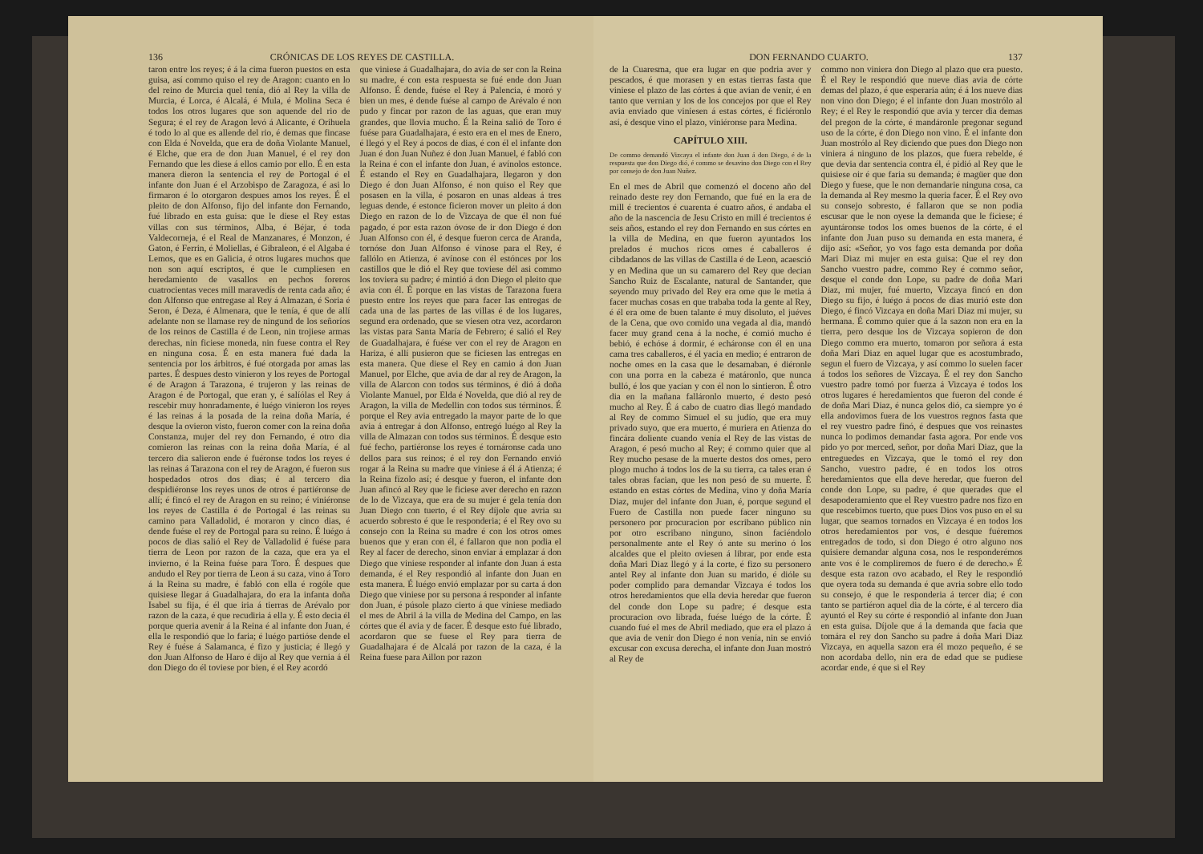136 CRÓNICAS DE LOS REYES DE CASTILLA.
taron entre los reyes; é á la cima fueron puestos en esta guisa, así commo quiso el rey de Aragon: cuanto en lo del reino de Murcia quel tenía, dió al Rey la villa de Murcia, é Lorca, é Alcalá, é Mula, é Molina Seca é todos los otros lugares que son aquende del rio de Segura; é el rey de Aragon levó á Alicante, é Orihuela é todo lo al que es allende del rio, é demas que fincase con Elda é Novelda, que era de doña Violante Manuel, é Elche, que era de don Juan Manuel, é el rey don Fernando que les diese á ellos camio por ello. É en esta manera dieron la sentencia el rey de Portogal é el infante don Juan é el Arzobispo de Zaragoza, é asi lo firmaron é lo otorgaron despues amos los reyes. É el pleito de don Alfonso, fijo del infante don Fernando, fué librado en esta guisa: que le diese el Rey estas villas con sus términos, Alba, é Béjar, é toda Valdecorneja, é el Real de Manzanares, é Monzon, é Gaton, é Ferrin, é Moliellas, é Gibraleon, é el Algaba é Lemos, que es en Galicia, é otros lugares muchos que non son aquí escriptos, é que le cumpliesen en heredamiento de vasallos en pechos foreros cuatrocientas veces mill maravedís de renta cada año; é don Alfonso que entregase al Rey á Almazan, é Soria é Seron, é Deza, é Almenara, que le tenía, é que de allí adelante non se llamase rey de ningund de los señoríos de los reinos de Castilla é de Leon, nin trojiese armas derechas, nin ficiese moneda, nin fuese contra el Rey en ninguna cosa. É en esta manera fué dada la sentencia por los árbitros, é fué otorgada por amas las partes. É despues desto vinieron y los reyes de Portogal é de Aragon á Tarazona, é trujeron y las reinas de Aragon é de Portogal, que eran y, é salíólas el Rey á rescebir muy honradamente, é luégo vinieron los reyes é las reinas á la posada de la reina doña María, é desque la ovieron visto, fueron comer con la reina doña Constanza, mujer del rey don Fernando, é otro dia comieron las reinas con la reina doña María, é al tercero dia salieron ende é fuéronse todos los reyes é las reinas á Tarazona con el rey de Aragon, é fueron sus hospedados otros dos dias; é al tercero dia despidiéronse los reyes unos de otros é partiéronse de allí; é fincó el rey de Aragon en su reino; é viniéronse los reyes de Castilla é de Portogal é las reinas su camino para Valladolid, é moraron y cinco dias, é dende fuése el rey de Portogal para su reino. É luégo á pocos de dias salió el Rey de Valladolid é fuése para tierra de Leon por razon de la caza, que era ya el invierno, é la Reina fuése para Toro. É despues que andudo el Rey por tierra de Leon á su caza, vino á Toro á la Reina su madre, é fabló con ella é rogóle que quisiese llegar á Guadalhajara, do era la infanta doña Isabel su fija, é él que iria á tierras de Arévalo por razon de la caza, é que recudiria á ella y. É esto decia él porque queria avenir á la Reina é al infante don Juan, é ella le respondió que lo faria; é luégo partióse dende el Rey é fuése á Salamanca, é fizo y justicia; é llegó y don Juan Alfonso de Haro é dijo al Rey que vernia á él don Diego do él toviese por bien, é el Rey acordó
que viniese á Guadalhajara, do avia de ser con la Reina su madre, é con esta respuesta se fué ende don Juan Alfonso. É dende, fuése el Rey á Palencia, é moró y bien un mes, é dende fuése al campo de Arévalo é non pudo y fincar por razon de las aguas, que eran muy grandes, que llovia mucho. É la Reina salió de Toro é fuése para Guadalhajara, é esto era en el mes de Enero, é llegó y el Rey á pocos de dias, é con él el infante don Juan é don Juan Nuñez é don Juan Manuel, é fabló con la Reina é con el infante don Juan, é avínolos estonce. É estando el Rey en Guadalhajara, llegaron y don Diego é don Juan Alfonso, é non quiso el Rey que posasen en la villa, é posaron en unas aldeas á tres leguas dende, é estonce ficieron mover un pleito á don Diego en razon de lo de Vizcaya de que él non fué pagado, é por esta razon óvose de ir don Diego é don Juan Alfonso con él, é desque fueron cerca de Aranda, tornóse don Juan Alfonso é vínose para el Rey, é fallólo en Atienza, é avínose con él estónces por los castillos que le dió el Rey que toviese dél asi commo los toviera su padre; é mintió á don Diego el pleito que avia con él. É porque en las vistas de Tarazona fuera puesto entre los reyes que para facer las entregas de cada una de las partes de las villas é de los lugares, segund era ordenado, que se viesen otra vez, acordaron las vistas para Santa María de Febrero; é salió el Rey de Guadalhajara, é fuése ver con el rey de Aragon en Hariza, é allí pusieron que se ficiesen las entregas en esta manera. Que diese el Rey en camio á don Juan Manuel, por Elche, que avia de dar al rey de Aragon, la villa de Alarcon con todos sus términos, é dió á doña Violante Manuel, por Elda é Novelda, que dió al rey de Aragon, la villa de Medellin con todos sus términos. É porque el Rey avia entregado la mayor parte de lo que avia á entregar á don Alfonso, entregó luégo al Rey la villa de Almazan con todos sus términos. É desque esto fué fecho, partiéronse los reyes é tornáronse cada uno dellos para sus reinos; é el rey don Fernando envió rogar á la Reina su madre que viniese á él á Atienza; é la Reina fízolo así; é desque y fueron, el infante don Juan afincó al Rey que le ficiese aver derecho en razon de lo de Vizcaya, que era de su mujer é gela tenía don Juan Diego con tuerto, é el Rey díjole que avria su acuerdo sobresto é que le responderia; é el Rey ovo su consejo con la Reina su madre é con los otros omes buenos que y eran con él, é fallaron que non podia el Rey al facer de derecho, sinon enviar á emplazar á don Diego que viniese responder al infante don Juan á esta demanda, é el Rey respondió al infante don Juan en esta manera. É luégo envió emplazar por su carta á don Diego que viniese por su persona á responder al infante don Juan, é púsole plazo cierto á que viniese mediado el mes de Abril á la villa de Medina del Campo, en las córtes que él avia y de facer. É desque esto fué librado, acordaron que se fuese el Rey para tierra de Guadalhajara é de Alcalá por razon de la caza, é la Reina fuese para Aillon por razon
DON FERNANDO CUARTO. 137
de la Cuaresma, que era lugar en que podria aver y pescados, é que morasen y en estas tierras fasta que viniese el plazo de las córtes á que avian de venir, é en tanto que vernian y los de los concejos por que el Rey avia enviado que viniesen á estas córtes, é ficiéronlo así, é desque vino el plazo, viniéronse para Medina.
CAPÍTULO XIII.
De commo demandó Vizcaya el infante don Juan á don Diego, é de la respuesta que don Diego dió, é commo se desavino don Diego con el Rey por consejo de don Juan Nuñez.
En el mes de Abril que comenzó el doceno año del reinado deste rey don Fernando, que fué en la era de mill é trecientos é cuarenta é cuatro años, é andaba el año de la nascencia de Jesu Cristo en mill é trecientos é seis años, estando el rey don Fernando en sus córtes en la villa de Medina, en que fueron ayuntados los prelados é muchos ricos omes é caballeros é cibdadanos de las villas de Castilla é de Leon, acaesció y en Medina que un su camarero del Rey que decian Sancho Ruiz de Escalante, natural de Santander, que seyendo muy privado del Rey era ome que le metia á facer muchas cosas en que trababa toda la gente al Rey, é él era ome de buen talante é muy disoluto, el juéves de la Cena, que ovo comido una vegada al dia, mandó facer muy grand cena á la noche, é comió mucho é bebió, é echóse á dormir, é echáronse con él en una cama tres caballeros, é él yacia en medio; é entraron de noche omes en la casa que le desamaban, é diéronle con una porra en la cabeza é matáronlo, que nunca bulló, é los que yacian y con él non lo sintieron. É otro dia en la mañana falláronlo muerto, é desto pesó mucho al Rey. É á cabo de cuatro dias llegó mandado al Rey de commo Simuel el su judío, que era muy privado suyo, que era muerto, é muriera en Atienza do fincára doliente cuando venía el Rey de las vistas de Aragon, é pesó mucho al Rey; é commo quier que al Rey mucho pesase de la muerte destos dos omes, pero plogo mucho á todos los de la su tierra, ca tales eran é tales obras facian, que les non pesó de su muerte. É estando en estas córtes de Medina, vino y doña María Diaz, mujer del infante don Juan, é, porque segund el Fuero de Castilla non puede facer ninguno su personero por procuracion por escribano público nin por otro escribano ninguno, sinon faciéndolo personalmente ante el Rey ó ante su merino ó los alcaldes que el pleito oviesen á librar, por ende esta doña Mari Diaz llegó y á la corte, é fizo su personero antel Rey al infante don Juan su marido, é dióle su poder complido para demandar Vizcaya é todos los otros heredamientos que ella devia heredar que fueron del conde don Lope su padre; é desque esta procuracion ovo librada, fuése luégo de la córte. É cuando fué el mes de Abril mediado, que era el plazo á que avia de venir don Diego é non venía, nin se envió excusar con excusa derecha, el infante don Juan mostró al Rey de
commo non viniera don Diego al plazo que era puesto. É el Rey le respondió que nueve dias avia de córte demas del plazo, é que esperaria aún; é á los nueve dias non vino don Diego; é el infante don Juan mostrólo al Rey; é el Rey le respondió que avia y tercer dia demas del pregon de la córte, é mandáronle pregonar segund uso de la córte, é don Diego non vino. É el infante don Juan mostrólo al Rey diciendo que pues don Diego non viniera á ninguno de los plazos, que fuera rebelde, é que devia dar sentencia contra él, é pidió al Rey que le quisiese oir é que faria su demanda; é magüer que don Diego y fuese, que le non demandarie ninguna cosa, ca la demanda al Rey mesmo la queria facer. É el Rey ovo su consejo sobresto, é fallaron que se non podia escusar que le non oyese la demanda que le ficiese; é ayuntáronse todos los omes buenos de la córte, é el infante don Juan puso su demanda en esta manera, é dijo así: «Señor, yo vos fago esta demanda por doña Mari Diaz mi mujer en esta guisa: Que el rey don Sancho vuestro padre, commo Rey é commo señor, desque el conde don Lope, su padre de doña Mari Diaz, mi mujer, fué muerto, Vizcaya fincó en don Diego su fijo, é luégo á pocos de dias murió este don Diego, é fincó Vizcaya en doña Mari Diaz mi mujer, su hermana. É commo quier que á la sazon non era en la tierra, pero desque los de Vizcaya sopieron de don Diego commo era muerto, tomaron por señora á esta doña Mari Diaz en aquel lugar que es acostumbrado, segun el fuero de Vizcaya, y así commo lo suelen facer á todos los señores de Vizcaya. É el rey don Sancho vuestro padre tomó por fuerza á Vizcaya é todos los otros lugares é heredamientos que fueron del conde é de doña Mari Diaz, é nunca gelos dió, ca siempre yo é ella andovimos fuera de los vuestros regnos fasta que el rey vuestro padre finó, é despues que vos reinastes nunca lo podimos demandar fasta agora. Por ende vos pido yo por merced, señor, por doña Mari Diaz, que la entreguedes en Vizcaya, que le tomó el rey don Sancho, vuestro padre, é en todos los otros heredamientos que ella deve heredar, que fueron del conde don Lope, su padre, é que querades que el desapoderamiento que el Rey vuestro padre nos fizo en que rescebimos tuerto, que pues Dios vos puso en el su lugar, que seamos tornados en Vizcaya é en todos los otros heredamientos por vos, é desque fuéremos entregados de todo, si don Diego é otro alguno nos quisiere demandar alguna cosa, nos le responderémos ante vos é le compliremos de fuero é de derecho.» É desque esta razon ovo acabado, el Rey le respondió que oyera toda su demanda é que avria sobre ello todo su consejo, é que le responderia á tercer dia; é con tanto se partiéron aquel dia de la córte, é al tercero dia ayuntó el Rey su córte é respondió al infante don Juan en esta guisa. Díjole que á la demanda que facia que tomára el rey don Sancho su padre á doña Mari Diaz Vizcaya, en aquella sazon era él mozo pequeño, é se non acordaba dello, nin era de edad que se pudiese acordar ende, é que si el Rey